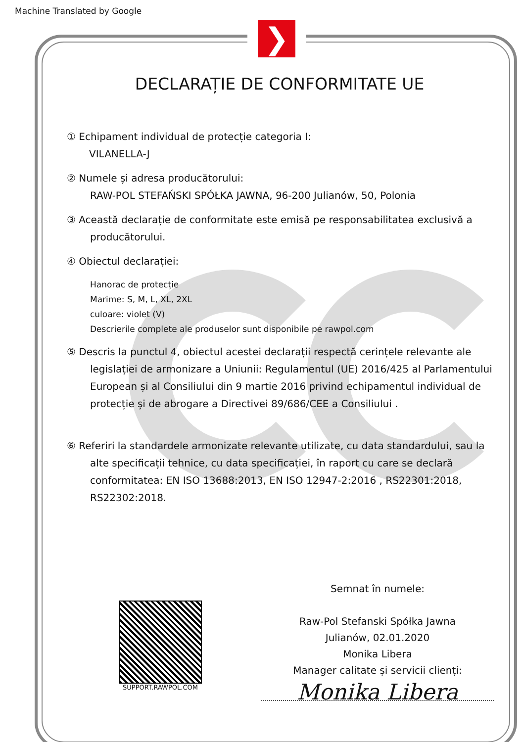Machine Translated by Google
❯
DECLARAȚIE DE CONFORMITATE UE
① Echipament individual de protecție categoria I:
VILANELLA-J
② Numele și adresa producătorului:
RAW-POL STEFAŃSKI SPÓŁKA JAWNA, 96-200 Julianów, 50, Polonia
③ Această declarație de conformitate este emisă pe responsabilitatea exclusivă a
producătorului.
④ Obiectul declarației:
Hanorac de protecție
Marime: S, M, L, XL, 2XL
culoare: violet (V)
Descrierile complete ale produselor sunt disponibile pe rawpol.com
⑤ Descris la punctul 4, obiectul acestei declarații respectă cerințele relevante ale
legislației de armonizare a Uniunii: Regulamentul (UE) 2016/425 al Parlamentului European și al Consiliului din 9 martie 2016 privind echipamentul individual de protecție și de abrogare a Directivei 89/686/CEE a Consiliului .
⑥ Referiri la standardele armonizate relevante utilizate, cu data standardului, sau la
alte specificații tehnice, cu data specificației, în raport cu care se declară conformitatea: EN ISO 13688:2013, EN ISO 12947-2:2016 , RS22301:2018, RS22302:2018.
SUPPORT.RAWPOL.COM
Semnat în numele:
Raw-Pol Stefanski Spółka Jawna
Julianów, 02.01.2020
Monika Libera
Manager calitate și servicii clienți:
Monika Libera